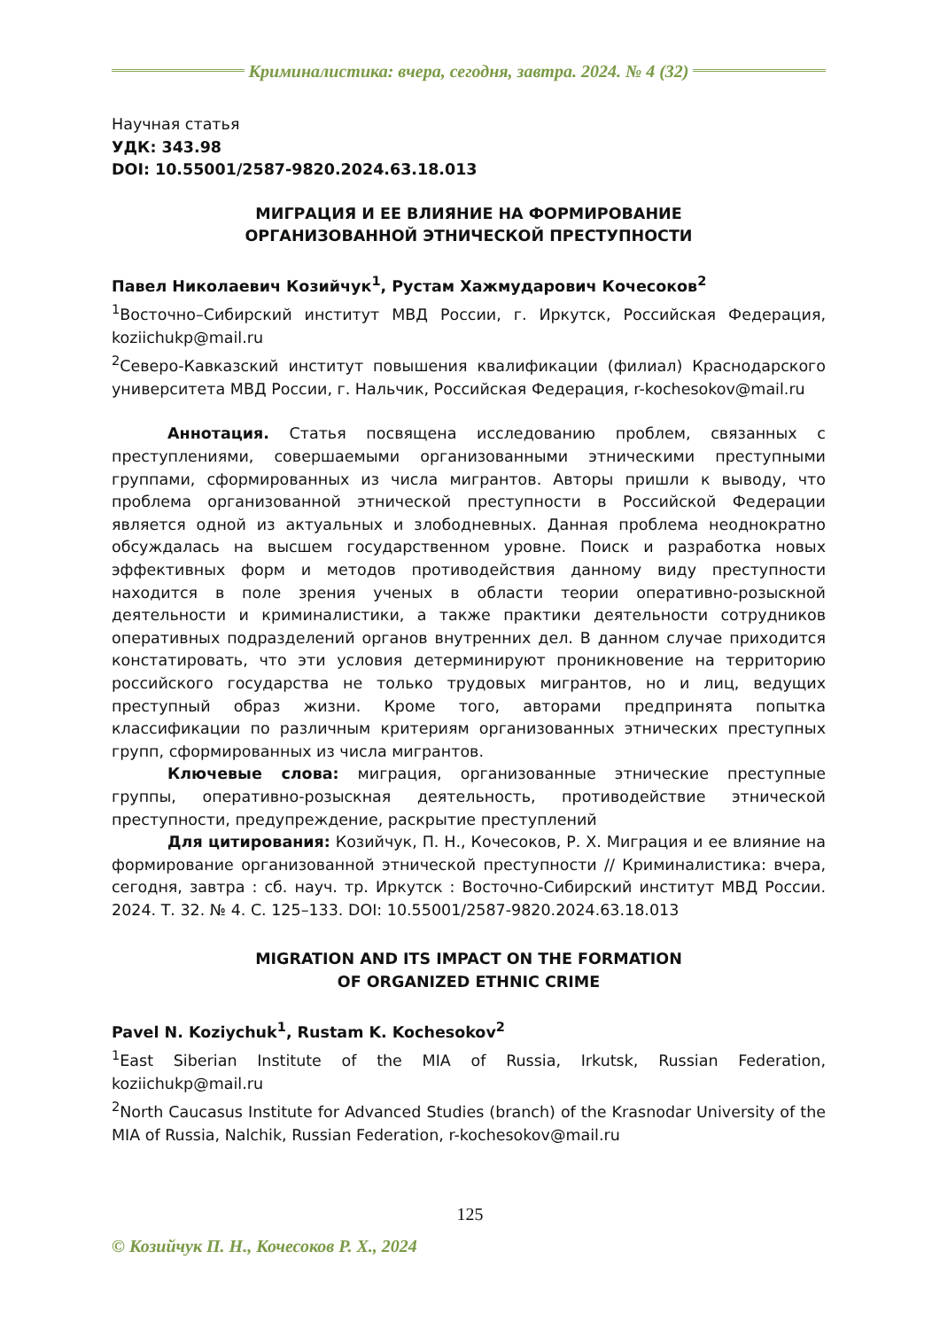Криминалистика: вчера, сегодня, завтра. 2024. № 4 (32)
Научная статья
УДК: 343.98
DOI: 10.55001/2587-9820.2024.63.18.013
МИГРАЦИЯ И ЕЕ ВЛИЯНИЕ НА ФОРМИРОВАНИЕ
ОРГАНИЗОВАННОЙ ЭТНИЧЕСКОЙ ПРЕСТУПНОСТИ
Павел Николаевич Козийчук<sup>1</sup>, Рустам Хажмударович Кочесоков<sup>2</sup>
<sup>1</sup> Восточно–Сибирский институт МВД России, г. Иркутск, Российская Федерация, koziichukp@mail.ru
<sup>2</sup> Северо-Кавказский институт повышения квалификации (филиал) Краснодарского университета МВД России, г. Нальчик, Российская Федерация, r-kochesokov@mail.ru
Аннотация. Статья посвящена исследованию проблем, связанных с преступлениями, совершаемыми организованными этническими преступными группами, сформированных из числа мигрантов. Авторы пришли к выводу, что проблема организованной этнической преступности в Российской Федерации является одной из актуальных и злободневных. Данная проблема неоднократно обсуждалась на высшем государственном уровне. Поиск и разработка новых эффективных форм и методов противодействия данному виду преступности находится в поле зрения ученых в области теории оперативно-розыскной деятельности и криминалистики, а также практики деятельности сотрудников оперативных подразделений органов внутренних дел. В данном случае приходится констатировать, что эти условия детерминируют проникновение на территорию российского государства не только трудовых мигрантов, но и лиц, ведущих преступный образ жизни. Кроме того, авторами предпринята попытка классификации по различным критериям организованных этнических преступных групп, сформированных из числа мигрантов.
Ключевые слова: миграция, организованные этнические преступные группы, оперативно-розыскная деятельность, противодействие этнической преступности, предупреждение, раскрытие преступлений
Для цитирования: Козийчук, П. Н., Кочесоков, Р. Х. Миграция и ее влияние на формирование организованной этнической преступности // Криминалистика: вчера, сегодня, завтра : сб. науч. тр. Иркутск : Восточно-Сибирский институт МВД России. 2024. Т. 32. № 4. С. 125–133. DOI: 10.55001/2587-9820.2024.63.18.013
MIGRATION AND ITS IMPACT ON THE FORMATION
OF ORGANIZED ETHNIC CRIME
Pavel N. Koziychuk<sup>1</sup>, Rustam K. Kochesokov<sup>2</sup>
<sup>1</sup> East Siberian Institute of the MIA of Russia, Irkutsk, Russian Federation, koziichukp@mail.ru
<sup>2</sup> North Caucasus Institute for Advanced Studies (branch) of the Krasnodar University of the MIA of Russia, Nalchik, Russian Federation, r-kochesokov@mail.ru
125
© Козийчук П. Н., Кочесоков Р. Х., 2024